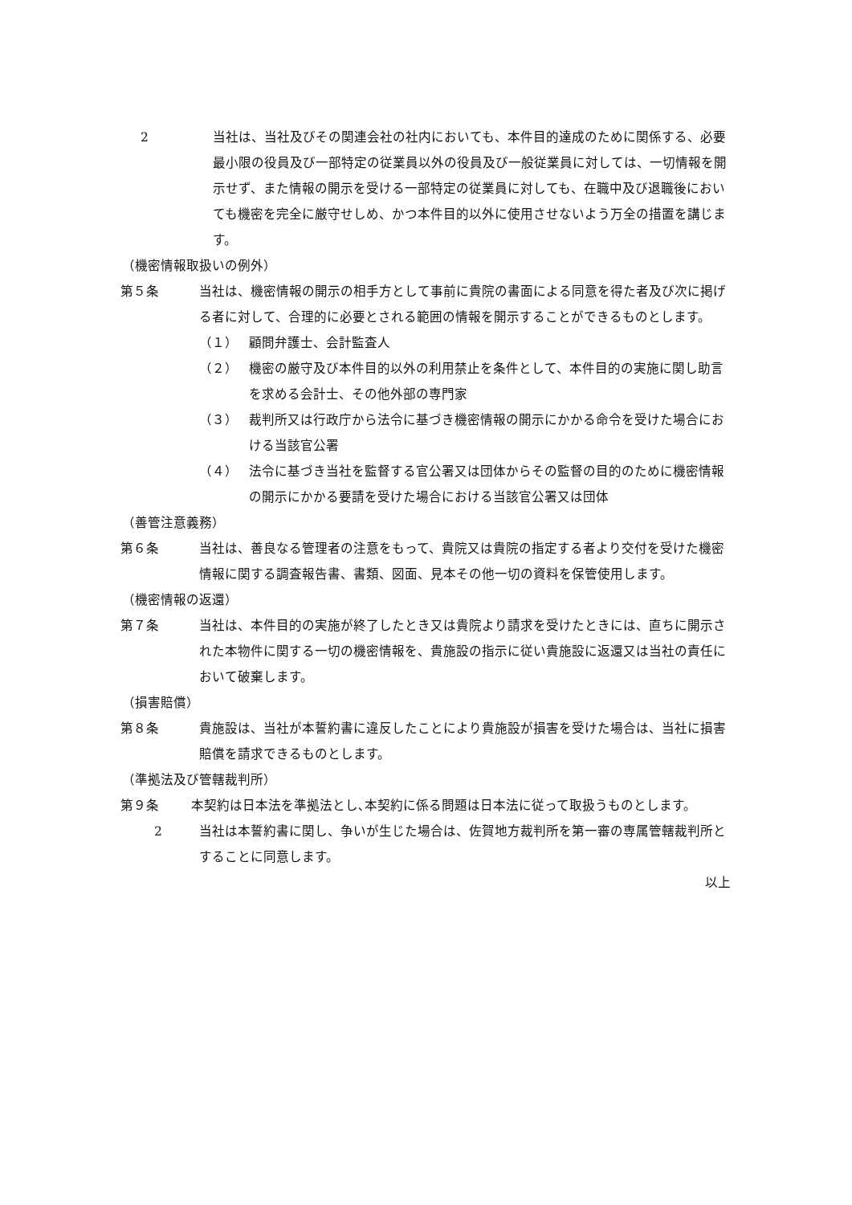2 当社は、当社及びその関連会社の社内においても、本件目的達成のために関係する、必要最小限の役員及び一部特定の従業員以外の役員及び一般従業員に対しては、一切情報を開 示せず、また情報の開示を受ける一部特定の従業員に対しても、在職中及び退職後においても機密を完全に厳守せしめ、かつ本件目的以外に使用させないよう万全の措置を講じます。
（機密情報取扱いの例外）
第５条 当社は、機密情報の開示の相手方として事前に貴院の書面による同意を得た者及び次に掲げる者に対して、合理的に必要とされる範囲の情報を開示することができるものとします。
（１） 顧問弁護士、会計監査人
（２） 機密の厳守及び本件目的以外の利用禁止を条件として、本件目的の実施に関し助言を求める会計士、その他外部の専門家
（３） 裁判所又は行政庁から法令に基づき機密情報の開示にかかる命令を受けた場合における当該官公署
（４） 法令に基づき当社を監督する官公署又は団体からその監督の目的のために機密情報の開示にかかる要請を受けた場合における当該官公署又は団体
（善管注意義務）
第６条 当社は、善良なる管理者の注意をもって、貴院又は貴院の指定する者より交付を受けた機密情報に関する調査報告書、書類、図面、見本その他一切の資料を保管使用します。
（機密情報の返還）
第７条 当社は、本件目的の実施が終了したとき又は貴院より請求を受けたときには、直ちに開示された本物件に関する一切の機密情報を、貴施設の指示に従い貴施設に返還又は当社の責任において破棄します。
（損害賠償）
第８条 貴施設は、当社が本誓約書に違反したことにより貴施設が損害を受けた場合は、当社に損害賠償を請求できるものとします。
（準拠法及び管轄裁判所）
第９条 本契約は日本法を準拠法とし､本契約に係る問題は日本法に従って取扱うものとします。
2 当社は本誓約書に関し、争いが生じた場合は、佐賀地方裁判所を第一審の専属管轄裁判所とすることに同意します。
以上